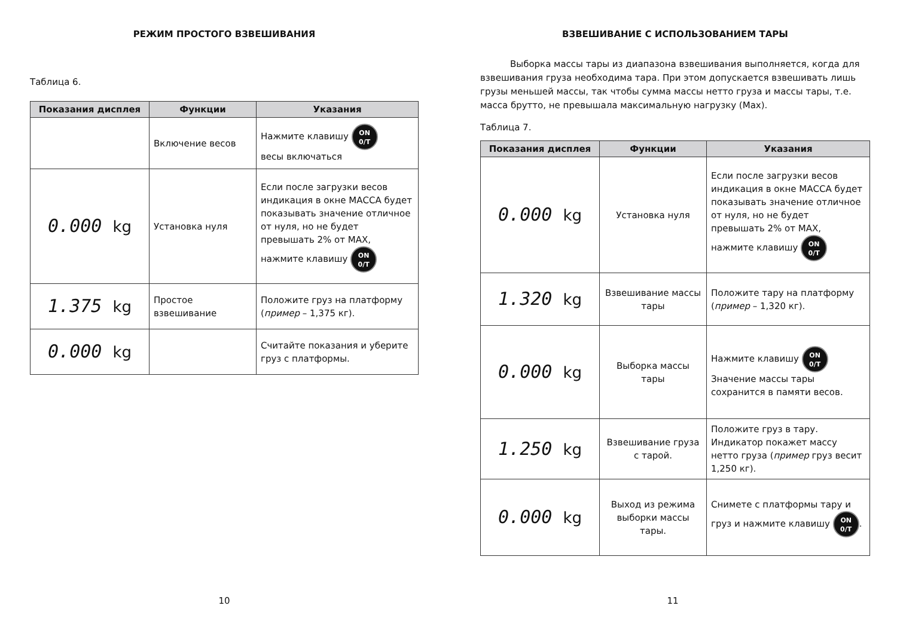РЕЖИМ ПРОСТОГО ВЗВЕШИВАНИЯ
Таблица 6.
| Показания дисплея | Функции | Указания |
| --- | --- | --- |
| | Включение весов | Нажмите клавишу ON 0/T весы включаться |
| 0.000 kg | Установка нуля | Если после загрузки весов индикация в окне МАССА будет показывать значение отличное от нуля, но не будет превышать 2% от MAX, нажмите клавишу ON 0/T |
| 1.375 kg | Простое взвешивание | Положите груз на платформу ( пример – 1,375 кг). |
| 0.000 kg | | Считайте показания и уберите груз с платформы. |
10
ВЗВЕШИВАНИЕ С ИСПОЛЬЗОВАНИЕМ ТАРЫ
Выборка массы тары из диапазона взвешивания выполняется, когда для взвешивания груза необходима тара. При этом допускается взвешивать лишь грузы меньшей массы, так чтобы сумма массы нетто груза и массы тары, т.е. масса брутто, не превышала максимальную нагрузку (Max).
Таблица 7.
| Показания дисплея | Функции | Указания |
| --- | --- | --- |
| 0.000 kg | Установка нуля | Если после загрузки весов индикация в окне МАССА будет показывать значение отличное от нуля, но не будет превышать 2% от MAX, нажмите клавишу ON 0/T |
| 1.320 kg | Взвешивание массы тары | Положите тару на платформу ( пример – 1,320 кг). |
| 0.000 kg | Выборка массы тары | Нажмите клавишу ON 0/T Значение массы тары сохранится в памяти весов. |
| 1.250 kg | Взвешивание груза с тарой. | Положите груз в тару. Индикатор покажет массу нетто груза ( пример груз весит 1,250 кг). |
| 0.000 kg | Выход из режима выборки массы тары. | Снимете с платформы тару и груз и нажмите клавишу ON 0/T . |
11